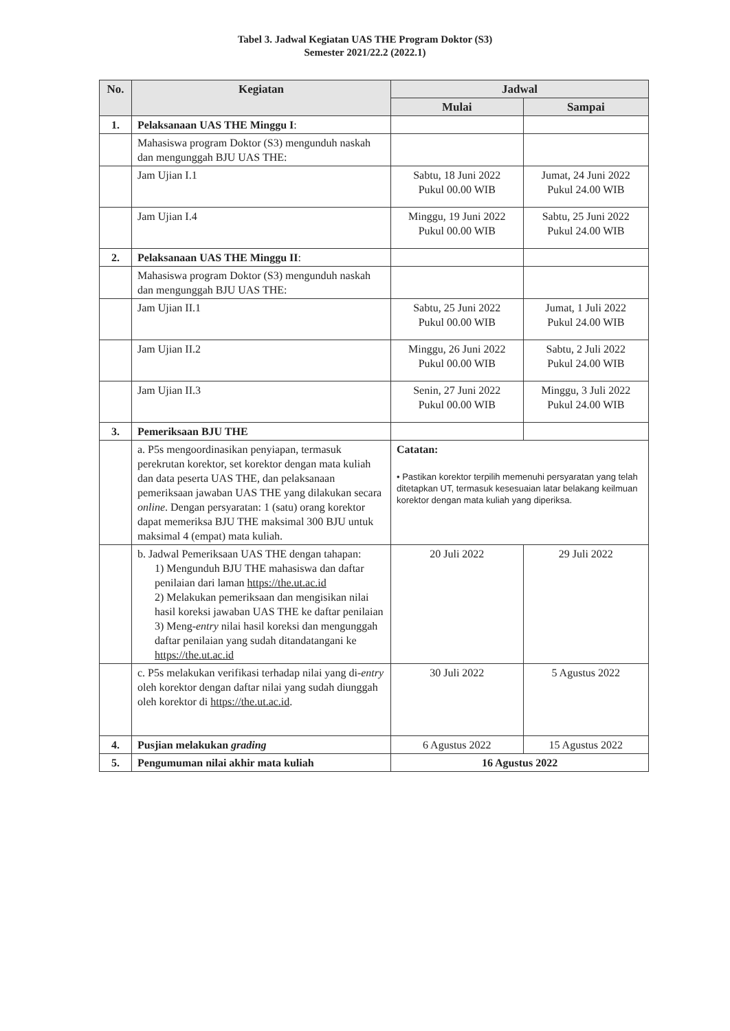Tabel 3. Jadwal Kegiatan UAS THE Program Doktor (S3)
Semester 2021/22.2 (2022.1)
| No. | Kegiatan | Jadwal | |
| --- | --- | --- | --- |
| | | Mulai | Sampai |
| 1. | Pelaksanaan UAS THE Minggu I : | | |
| | Mahasiswa program Doktor (S3) mengunduh naskah dan mengunggah BJU UAS THE: | | |
| | Jam Ujian I.1 | Sabtu, 18 Juni 2022 Pukul 00.00 WIB | Jumat, 24 Juni 2022 Pukul 24.00 WIB |
| | Jam Ujian I.4 | Minggu, 19 Juni 2022 Pukul 00.00 WIB | Sabtu, 25 Juni 2022 Pukul 24.00 WIB |
| 2. | Pelaksanaan UAS THE Minggu II : | | |
| | Mahasiswa program Doktor (S3) mengunduh naskah dan mengunggah BJU UAS THE: | | |
| | Jam Ujian II.1 | Sabtu, 25 Juni 2022 Pukul 00.00 WIB | Jumat, 1 Juli 2022 Pukul 24.00 WIB |
| | Jam Ujian II.2 | Minggu, 26 Juni 2022 Pukul 00.00 WIB | Sabtu, 2 Juli 2022 Pukul 24.00 WIB |
| | Jam Ujian II.3 | Senin, 27 Juni 2022 Pukul 00.00 WIB | Minggu, 3 Juli 2022 Pukul 24.00 WIB |
| 3. | Pemeriksaan BJU THE | | |
| | a. P5s mengoordinasikan penyiapan, termasuk perekrutan korektor, set korektor dengan mata kuliah dan data peserta UAS THE, dan pelaksanaan pemeriksaan jawaban UAS THE yang dilakukan secara online . Dengan persyaratan: 1 (satu) orang korektor dapat memeriksa BJU THE maksimal 300 BJU untuk maksimal 4 (empat) mata kuliah. | Catatan: • Pastikan korektor terpilih memenuhi persyaratan yang telah ditetapkan UT, termasuk kesesuaian latar belakang keilmuan korektor dengan mata kuliah yang diperiksa. | |
| | b. Jadwal Pemeriksaan UAS THE dengan tahapan: 1) Mengunduh BJU THE mahasiswa dan daftar penilaian dari laman https://the.ut.ac.id 2) Melakukan pemeriksaan dan mengisikan nilai hasil koreksi jawaban UAS THE ke daftar penilaian 3) Meng- entry nilai hasil koreksi dan mengunggah daftar penilaian yang sudah ditandatangani ke https://the.ut.ac.id | 20 Juli 2022 | 29 Juli 2022 |
| | c. P5s melakukan verifikasi terhadap nilai yang di- entry oleh korektor dengan daftar nilai yang sudah diunggah oleh korektor di https://the.ut.ac.id . | 30 Juli 2022 | 5 Agustus 2022 |
| 4. | Pusjian melakukan grading | 6 Agustus 2022 | 15 Agustus 2022 |
| 5. | Pengumuman nilai akhir mata kuliah | 16 Agustus 2022 | |